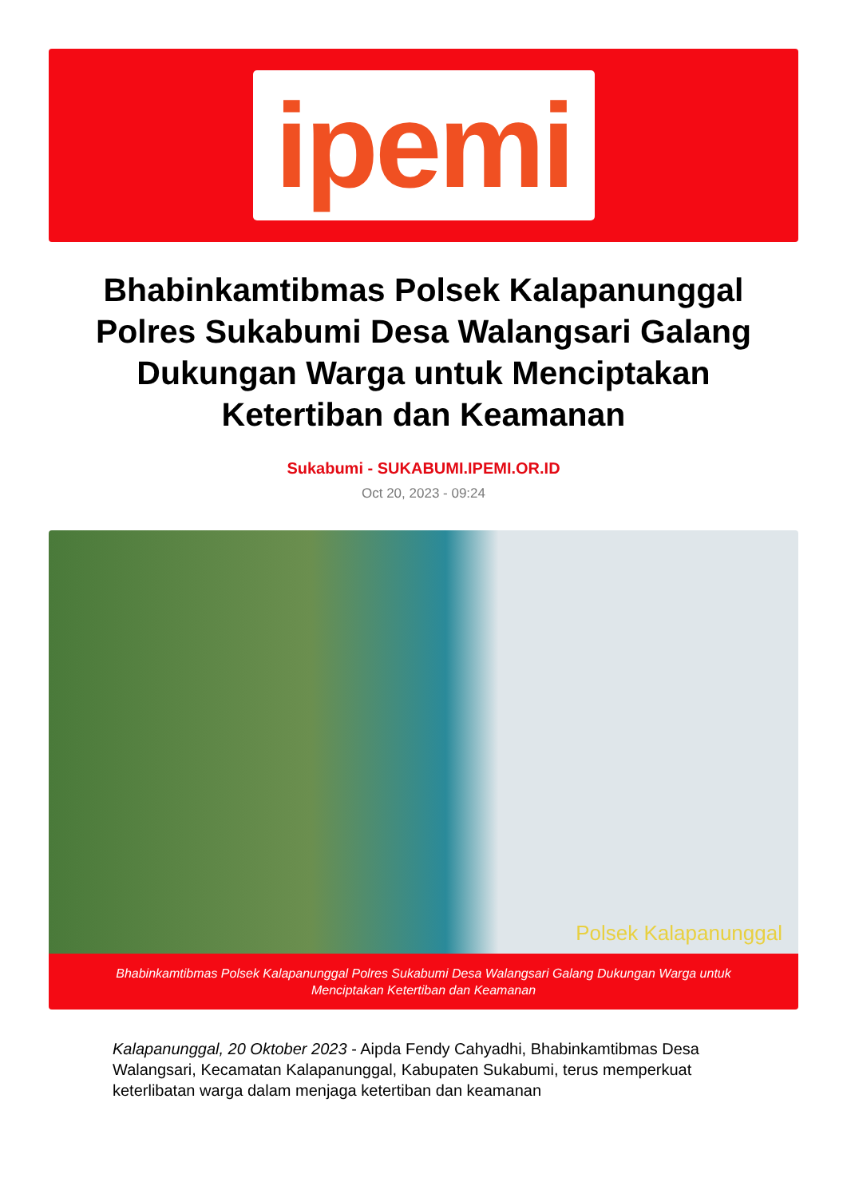ipemi
Bhabinkamtibmas Polsek Kalapanunggal Polres Sukabumi Desa Walangsari Galang Dukungan Warga untuk Menciptakan Ketertiban dan Keamanan
Sukabumi - SUKABUMI.IPEMI.OR.ID
Oct 20, 2023 - 09:24
Polsek Kalapanunggal
Bhabinkamtibmas Polsek Kalapanunggal Polres Sukabumi Desa Walangsari Galang Dukungan Warga untuk Menciptakan Ketertiban dan Keamanan
Kalapanunggal, 20 Oktober 2023 - Aipda Fendy Cahyadhi, Bhabinkamtibmas Desa Walangsari, Kecamatan Kalapanunggal, Kabupaten Sukabumi, terus memperkuat keterlibatan warga dalam menjaga ketertiban dan keamanan